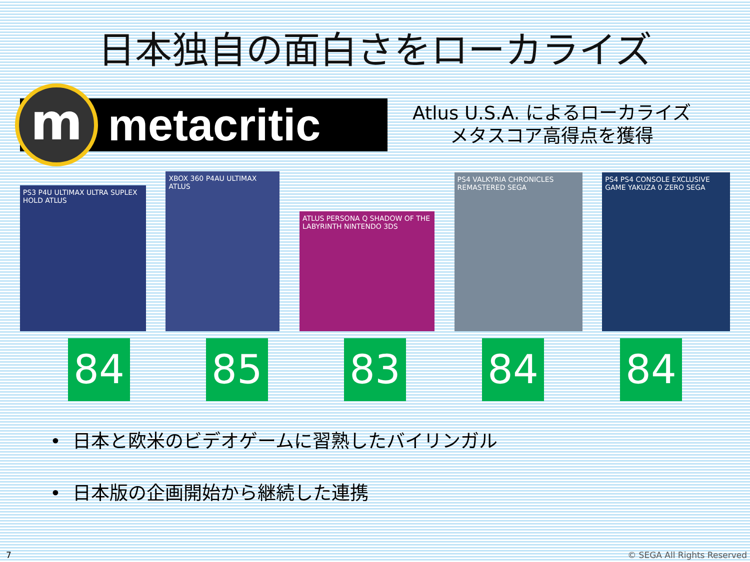日本独自の面白さをローカライズ
m
metacritic
Atlus U.S.A. によるローカライズ
メタスコア高得点を獲得
PS3 P4U ULTIMAX ULTRA SUPLEX HOLD ATLUS
XBOX 360 P4AU ULTIMAX ATLUS
ATLUS PERSONA Q SHADOW OF THE LABYRINTH NINTENDO 3DS
PS4 VALKYRIA CHRONICLES REMASTERED SEGA
PS4 PS4 CONSOLE EXCLUSIVE GAME YAKUZA 0 ZERO SEGA
84 85 83 84 84
• 日本と欧米のビデオゲームに習熟したバイリンガル
• 日本版の企画開始から継続した連携
7 © SEGA All Rights Reserved